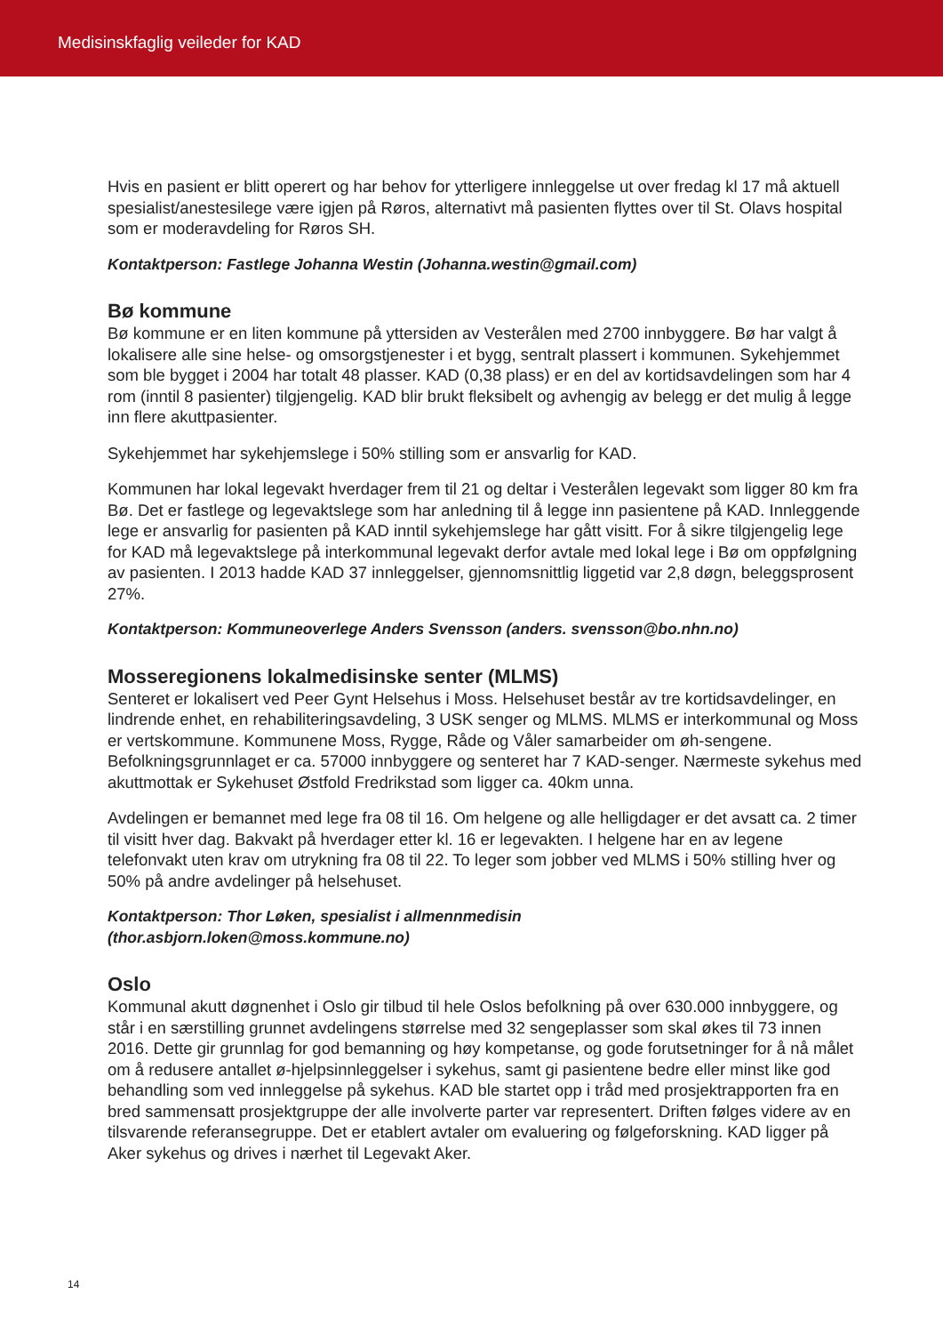Medisinskfaglig veileder for KAD
Hvis en pasient er blitt operert og har behov for ytterligere innleggelse ut over fredag kl 17 må aktuell spesialist/anestesilege være igjen på Røros, alternativt må pasienten flyttes over til St. Olavs hospital som er moderavdeling for Røros SH.
Kontaktperson: Fastlege Johanna Westin (Johanna.westin@gmail.com)
Bø kommune
Bø kommune er en liten kommune på yttersiden av Vesterålen med 2700 innbyggere. Bø har valgt å lokalisere alle sine helse- og omsorgstjenester i et bygg, sentralt plassert i kommunen. Sykehjemmet som ble bygget i 2004 har totalt 48 plasser. KAD (0,38 plass) er en del av kortidsavdelingen som har 4 rom (inntil 8 pasienter) tilgjengelig. KAD blir brukt fleksibelt og avhengig av belegg er det mulig å legge inn flere akuttpasienter.
Sykehjemmet har sykehjemslege i 50% stilling som er ansvarlig for KAD.
Kommunen har lokal legevakt hverdager frem til 21 og deltar i Vesterålen legevakt som ligger 80 km fra Bø. Det er fastlege og legevaktslege som har anledning til å legge inn pasientene på KAD. Innleggende lege er ansvarlig for pasienten på KAD inntil sykehjemslege har gått visitt. For å sikre tilgjengelig lege for KAD må legevaktslege på interkommunal legevakt derfor avtale med lokal lege i Bø om oppfølgning av pasienten. I 2013 hadde KAD 37 innleggelser, gjennomsnittlig liggetid var 2,8 døgn, beleggsprosent 27%.
Kontaktperson: Kommuneoverlege Anders Svensson (anders. svensson@bo.nhn.no)
Mosseregionens lokalmedisinske senter (MLMS)
Senteret er lokalisert ved Peer Gynt Helsehus i Moss. Helsehuset består av tre kortidsavdelinger, en lindrende enhet, en rehabiliteringsavdeling, 3 USK senger og MLMS. MLMS er interkommunal og Moss er vertskommune. Kommunene Moss, Rygge, Råde og Våler samarbeider om øh-sengene. Befolkningsgrunnlaget er ca. 57000 innbyggere og senteret har 7 KAD-senger. Nærmeste sykehus med akuttmottak er Sykehuset Østfold Fredrikstad som ligger ca. 40km unna.
Avdelingen er bemannet med lege fra 08 til 16. Om helgene og alle helligdager er det avsatt ca. 2 timer til visitt hver dag. Bakvakt på hverdager etter kl. 16 er legevakten. I helgene har en av legene telefonvakt uten krav om utrykning fra 08 til 22. To leger som jobber ved MLMS i 50% stilling hver og 50% på andre avdelinger på helsehuset.
Kontaktperson: Thor Løken, spesialist i allmennmedisin
(thor.asbjorn.loken@moss.kommune.no)
Oslo
Kommunal akutt døgnenhet i Oslo gir tilbud til hele Oslos befolkning på over 630.000 innbyggere, og står i en særstilling grunnet avdelingens størrelse med 32 sengeplasser som skal økes til 73 innen 2016. Dette gir grunnlag for god bemanning og høy kompetanse, og gode forutsetninger for å nå målet om å redusere antallet ø-hjelpsinnleggelser i sykehus, samt gi pasientene bedre eller minst like god behandling som ved innleggelse på sykehus. KAD ble startet opp i tråd med prosjektrapporten fra en bred sammensatt prosjektgruppe der alle involverte parter var representert. Driften følges videre av en tilsvarende referansegruppe. Det er etablert avtaler om evaluering og følgeforskning. KAD ligger på Aker sykehus og drives i nærhet til Legevakt Aker.
14